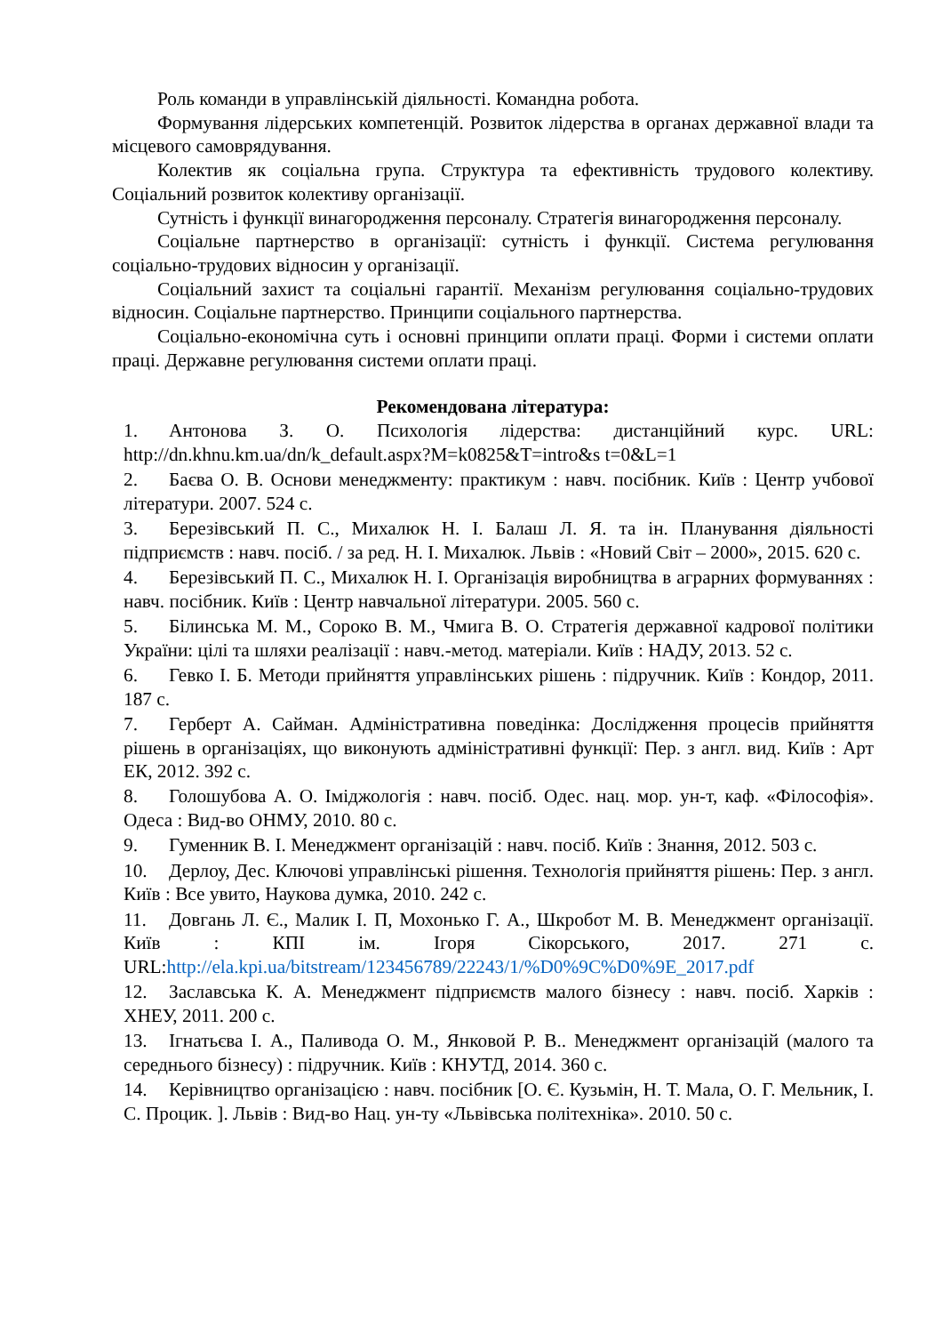Роль команди в управлінській діяльності. Командна робота.
Формування лідерських компетенцій. Розвиток лідерства в органах державної влади та місцевого самоврядування.
Колектив як соціальна група. Структура та ефективність трудового колективу. Соціальний розвиток колективу організації.
Сутність і функції винагородження персоналу. Стратегія винагородження персоналу.
Соціальне партнерство в організації: сутність і функції. Система регулювання соціально-трудових відносин у організації.
Соціальний захист та соціальні гарантії. Механізм регулювання соціально-трудових відносин. Соціальне партнерство. Принципи соціального партнерства.
Соціально-економічна суть і основні принципи оплати праці. Форми і системи оплати праці. Державне регулювання системи оплати праці.
Рекомендована література:
1. Антонова З. О. Психологія лідерства: дистанційний курс. URL: http://dn.khnu.km.ua/dn/k_default.aspx?M=k0825&T=intro&s t=0&L=1
2. Баєва О. В. Основи менеджменту: практикум : навч. посібник. Київ : Центр учбової літератури. 2007. 524 с.
3. Березівський П. С., Михалюк Н. І. Балаш Л. Я. та ін. Планування діяльності підприємств : навч. посіб. / за ред. Н. І. Михалюк. Львів : «Новий Світ – 2000», 2015. 620 с.
4. Березівський П. С., Михалюк Н. І. Організація виробництва в аграрних формуваннях : навч. посібник. Київ : Центр навчальної літератури. 2005. 560 с.
5. Білинська М. М., Сороко В. М., Чмига В. О. Стратегія державної кадрової політики України: цілі та шляхи реалізації : навч.-метод. матеріали. Київ : НАДУ, 2013. 52 с.
6. Гевко І. Б. Методи прийняття управлінських рішень : підручник. Київ : Кондор, 2011. 187 с.
7. Герберт А. Сайман. Адміністративна поведінка: Дослідження процесів прийняття рішень в організаціях, що виконують адміністративні функції: Пер. з англ. вид. Київ : Арт ЕК, 2012. 392 с.
8. Голошубова А. О. Іміджологія : навч. посіб. Одес. нац. мор. ун-т, каф. «Філософія». Одеса : Вид-во ОНМУ, 2010. 80 с.
9. Гуменник В. І. Менеджмент організацій : навч. посіб. Київ : Знання, 2012. 503 с.
10. Дерлоу, Дес. Ключові управлінські рішення. Технологія прийняття рішень: Пер. з англ. Київ : Все увито, Наукова думка, 2010. 242 с.
11. Довгань Л. Є., Малик І. П, Мохонько Г. А., Шкробот М. В. Менеджмент організації. Київ : КПІ ім. Ігоря Сікорського, 2017. 271 с. URL:http://ela.kpi.ua/bitstream/123456789/22243/1/%D0%9C%D0%9E_2017.pdf
12. Заславська К. А. Менеджмент підприємств малого бізнесу : навч. посіб. Харків : ХНЕУ, 2011. 200 с.
13. Ігнатьєва І. А., Паливода О. М., Янковой Р. В.. Менеджмент організацій (малого та середнього бізнесу) : підручник. Київ : КНУТД, 2014. 360 с.
14. Керівництво організацією : навч. посібник [О. Є. Кузьмін, Н. Т. Мала, О. Г. Мельник, І. С. Процик. ]. Львів : Вид-во Нац. ун-ту «Львівська політехніка». 2010. 50 с.